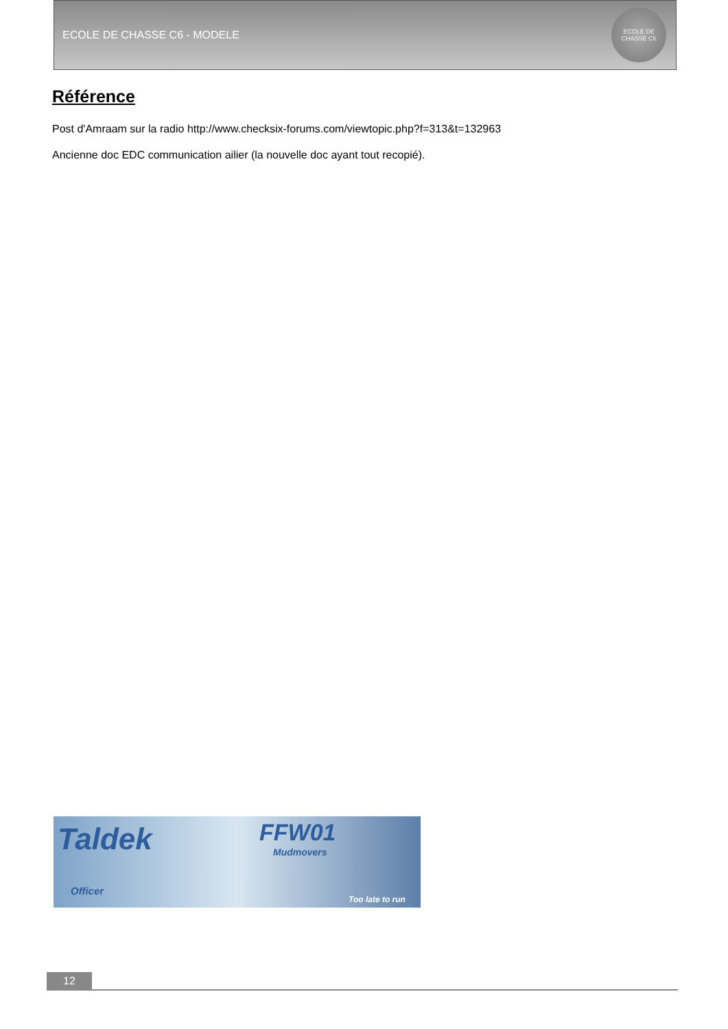ECOLE DE CHASSE C6 - MODELE
ECOLE DE CHASSE C6
Référence
Post d'Amraam sur la radio http://www.checksix-forums.com/viewtopic.php?f=313&t=132963
Ancienne doc EDC communication ailier (la nouvelle doc ayant tout recopié).
Taldek FFW01
Mudmovers
Officer
Too late to run
12